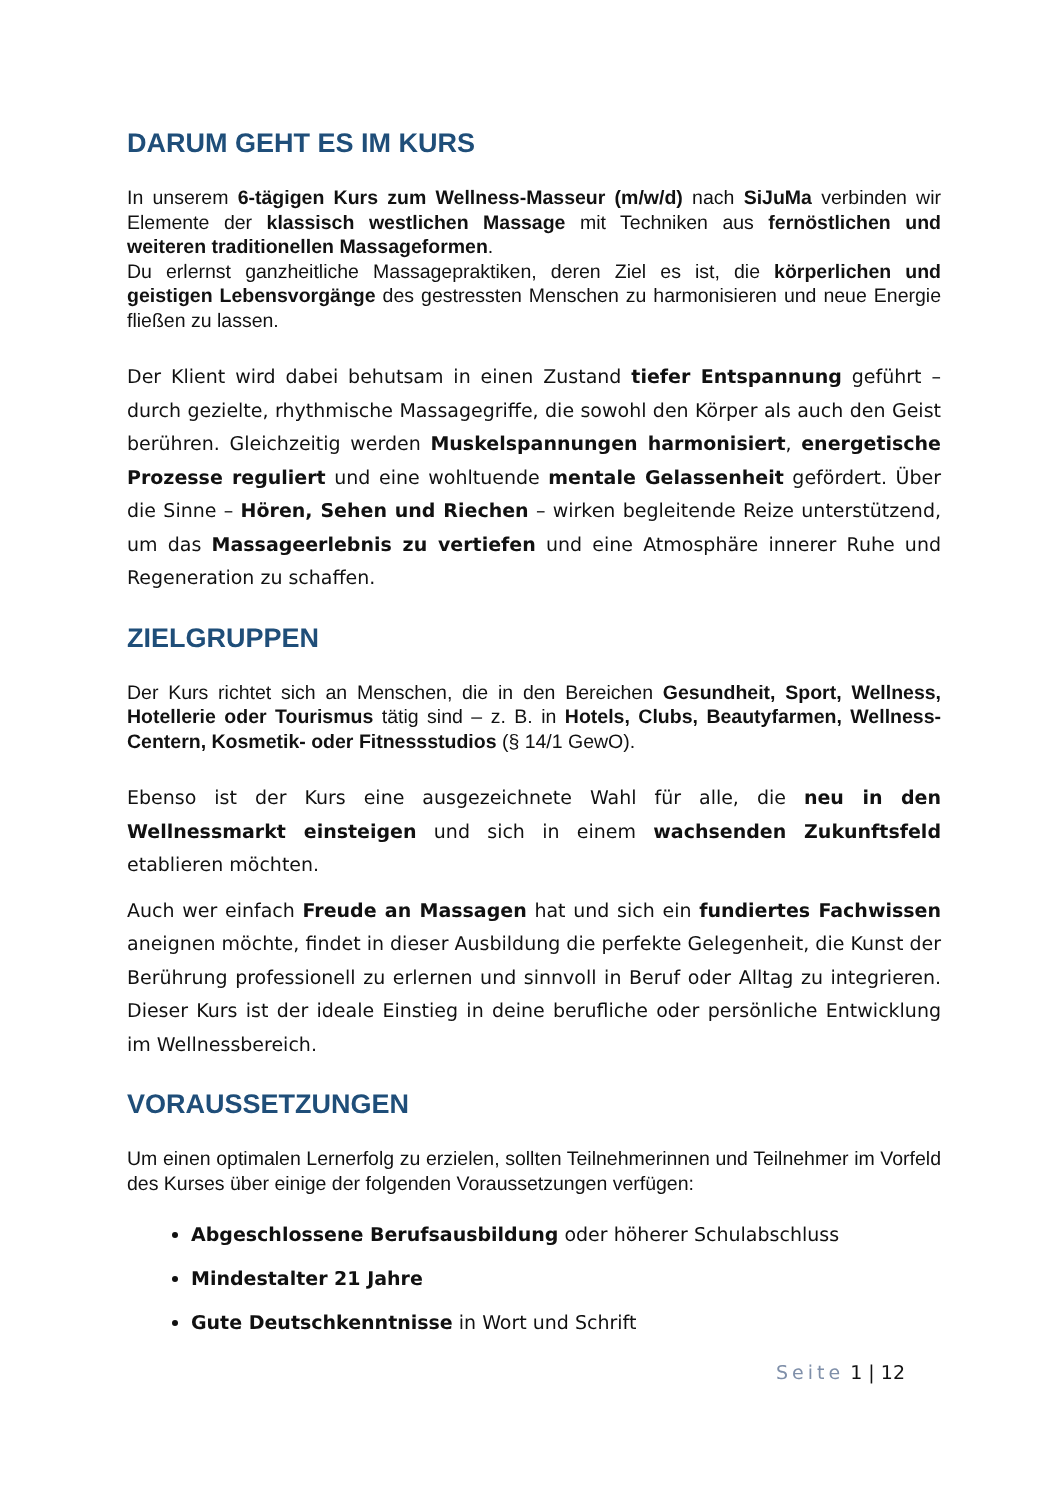DARUM GEHT ES IM KURS
In unserem 6-tägigen Kurs zum Wellness-Masseur (m/w/d) nach SiJuMa verbinden wir Elemente der klassisch westlichen Massage mit Techniken aus fernöstlichen und weiteren traditionellen Massageformen.
Du erlernst ganzheitliche Massagepraktiken, deren Ziel es ist, die körperlichen und geistigen Lebensvorgänge des gestressten Menschen zu harmonisieren und neue Energie fließen zu lassen.
Der Klient wird dabei behutsam in einen Zustand tiefer Entspannung geführt – durch gezielte, rhythmische Massagegriffe, die sowohl den Körper als auch den Geist berühren. Gleichzeitig werden Muskelspannungen harmonisiert, energetische Prozesse reguliert und eine wohltuende mentale Gelassenheit gefördert. Über die Sinne – Hören, Sehen und Riechen – wirken begleitende Reize unterstützend, um das Massageerlebnis zu vertiefen und eine Atmosphäre innerer Ruhe und Regeneration zu schaffen.
ZIELGRUPPEN
Der Kurs richtet sich an Menschen, die in den Bereichen Gesundheit, Sport, Wellness, Hotellerie oder Tourismus tätig sind – z. B. in Hotels, Clubs, Beautyfarmen, Wellness-Centern, Kosmetik- oder Fitnessstudios (§ 14/1 GewO).
Ebenso ist der Kurs eine ausgezeichnete Wahl für alle, die neu in den Wellnessmarkt einsteigen und sich in einem wachsenden Zukunftsfeld etablieren möchten.
Auch wer einfach Freude an Massagen hat und sich ein fundiertes Fachwissen aneignen möchte, findet in dieser Ausbildung die perfekte Gelegenheit, die Kunst der Berührung professionell zu erlernen und sinnvoll in Beruf oder Alltag zu integrieren. Dieser Kurs ist der ideale Einstieg in deine berufliche oder persönliche Entwicklung im Wellnessbereich.
VORAUSSETZUNGEN
Um einen optimalen Lernerfolg zu erzielen, sollten Teilnehmerinnen und Teilnehmer im Vorfeld des Kurses über einige der folgenden Voraussetzungen verfügen:
Abgeschlossene Berufsausbildung oder höherer Schulabschluss
Mindestalter 21 Jahre
Gute Deutschkenntnisse in Wort und Schrift
Seite 1 | 12